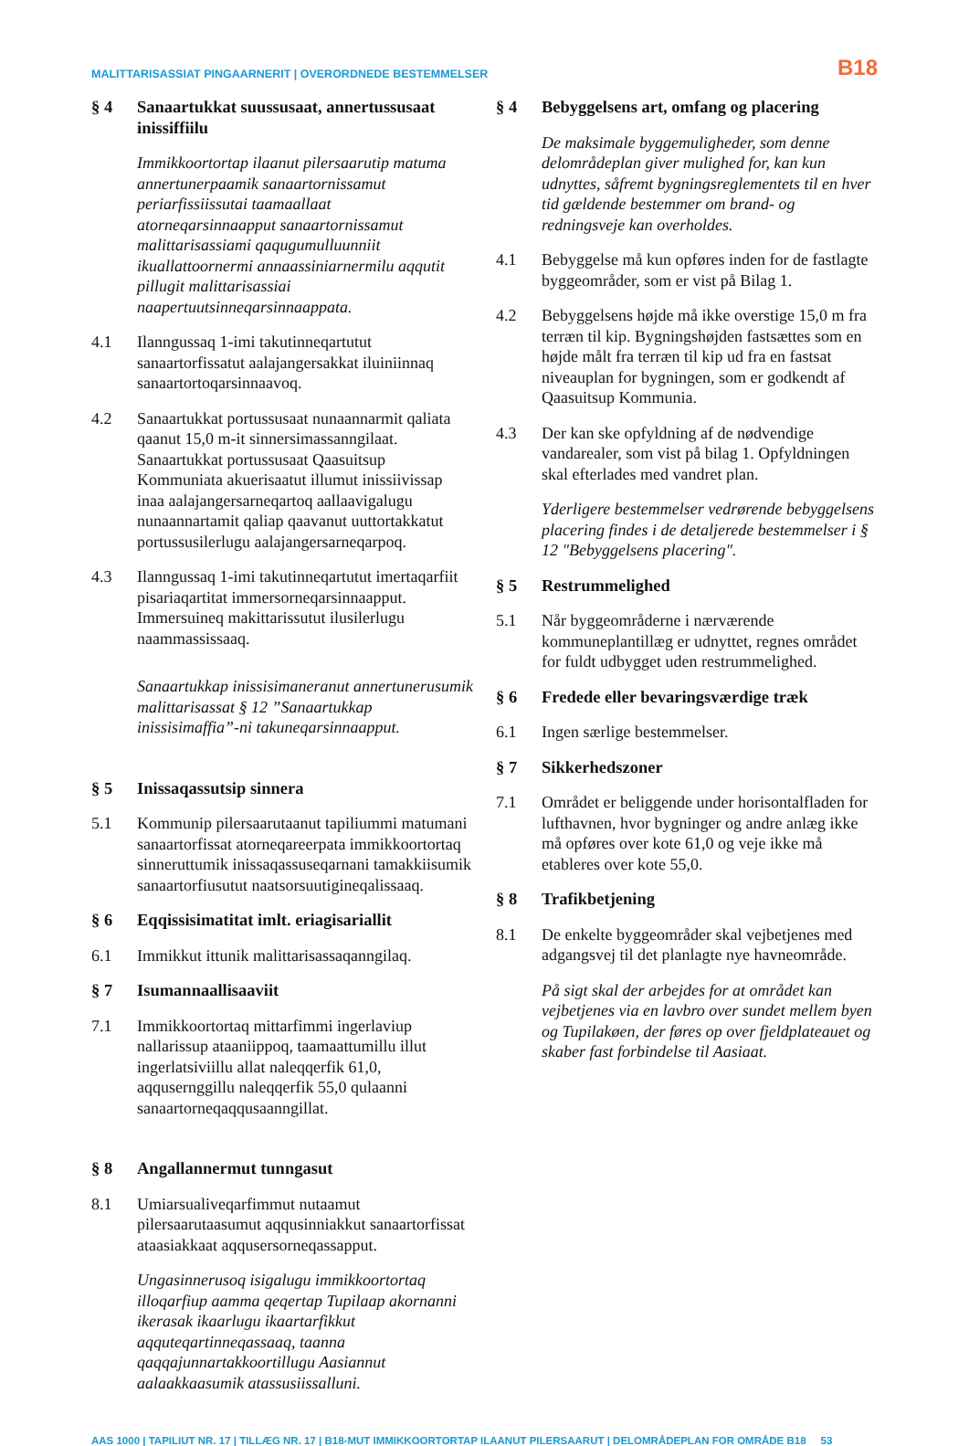MALITTARISASSIAT PINGAARNERIT | OVERORDNEDE BESTEMMELSER B18
§ 4 Sanaartukkat suussusaat, annertussusaat inissiffiilu
Immikkoortortap ilaanut pilersaarutip matuma annertunerpaamik sanaartornissamut periarfissiissutai taamaallaat atorneqarsinnaapput sanaartornissamut malittarisassiami qaqugumulluunniit ikuallattoornermi annaassiniarnermilu aqqutit pillugit malittarisassiai naapertuutsinneqarsinnaappata.
4.1 Ilanngussaq 1-imi takutinneqartutut sanaartorfissatut aalajangersakkat iluiniinnaq sanaartortoqarsinnaavoq.
4.2 Sanaartukkat portussusaat nunaannarmit qaliata qaanut 15,0 m-it sinnersimassanngilaat. Sanaartukkat portussusaat Qaasuitsup Kommuniata akuerisaatut illumut inissiivissap inaa aalajangersarneqartoq aallaavigalugu nunaannartamit qaliap qaavanut uuttortakkatut portussusilerlugu aalajangersarneqarpoq.
4.3 Ilanngussaq 1-imi takutinneqartutut imertaqarfiit pisariaqartitat immersorneqarsinnaapput. Immersuineq makittarissutut ilusilerlugu naammassissaaq.
Sanaartukkap inissisimaneranut annertunerusumik malittarisassat § 12 ”Sanaartukkap inissisimaffia”-ni takuneqarsinnaapput.
§ 5 Inissaqassutsip sinnera
5.1 Kommunip pilersaarutaanut tapiliummi matumani sanaartorfissat atorneqareerpata immikkoortortaq sinneruttumik inissaqassuseqarnani tamakkiisumik sanaartorfiusutut naatsorsuutigineqalissaaq.
§ 6 Eqqissisimatitat imlt. eriagisariallit
6.1 Immikkut ittunik malittarisassaqanngilaq.
§ 7 Isumannaallisaaviit
7.1 Immikkoortortaq mittarfimmi ingerlaviup nallarissup ataaniippoq, taamaattumillu illut ingerlatsiviillu allat naleqqerfik 61,0, aqqusernggillu naleqqerfik 55,0 qulaanni sanaartorneqaqqusaanngillat.
§ 8 Angallannermut tunngasut
8.1 Umiarsualiveqarfimmut nutaamut pilersaarutaasumut aqqusinniakkut sanaartorfissat ataasiakkaat aqqusersorneqassapput.
Ungasinnerusoq isigalugu immikkoortortaq illoqarfiup aamma qeqertap Tupilaap akornanni ikerasak ikaarlugu ikaartarfikkut aqquteqartinneqassaaq, taanna qaqqajunnartakkoortillugu Aasiannut aalaakkaasumik atassusiissalluni.
§ 4 Bebyggelsens art, omfang og placering
De maksimale byggemuligheder, som denne delområdeplan giver mulighed for, kan kun udnyttes, såfremt bygningsreglementets til en hver tid gældende bestemmer om brand- og redningsveje kan overholdes.
4.1 Bebyggelse må kun opføres inden for de fastlagte byggeområder, som er vist på Bilag 1.
4.2 Bebyggelsens højde må ikke overstige 15,0 m fra terræn til kip. Bygningshøjden fastsættes som en højde målt fra terræn til kip ud fra en fastsat niveauplan for bygningen, som er godkendt af Qaasuitsup Kommunia.
4.3 Der kan ske opfyldning af de nødvendige vandarealer, som vist på bilag 1. Opfyldningen skal efterlades med vandret plan.
Yderligere bestemmelser vedrørende bebyggelsens placering findes i de detaljerede bestemmelser i § 12 "Bebyggelsens placering".
§ 5 Restrummelighed
5.1 Når byggeområderne i nærværende kommuneplantillæg er udnyttet, regnes området for fuldt udbygget uden restrummelighed.
§ 6 Fredede eller bevaringsværdige træk
6.1 Ingen særlige bestemmelser.
§ 7 Sikkerhedszoner
7.1 Området er beliggende under horisontalfladen for lufthavnen, hvor bygninger og andre anlæg ikke må opføres over kote 61,0 og veje ikke må etableres over kote 55,0.
§ 8 Trafikbetjening
8.1 De enkelte byggeområder skal vejbetjenes med adgangsvej til det planlagte nye havneområde.
På sigt skal der arbejdes for at området kan vejbetjenes via en lavbro over sundet mellem byen og Tupilakøen, der føres op over fjeldplateauet og skaber fast forbindelse til Aasiaat.
AAS 1000 | TAPILIUT NR. 17 | TILLÆG NR. 17 | B18-MUT IMMIKKOORTORTAP ILAANUT PILERSAARUT | DELOMRÅDEPLAN FOR OMRÅDE B18 53